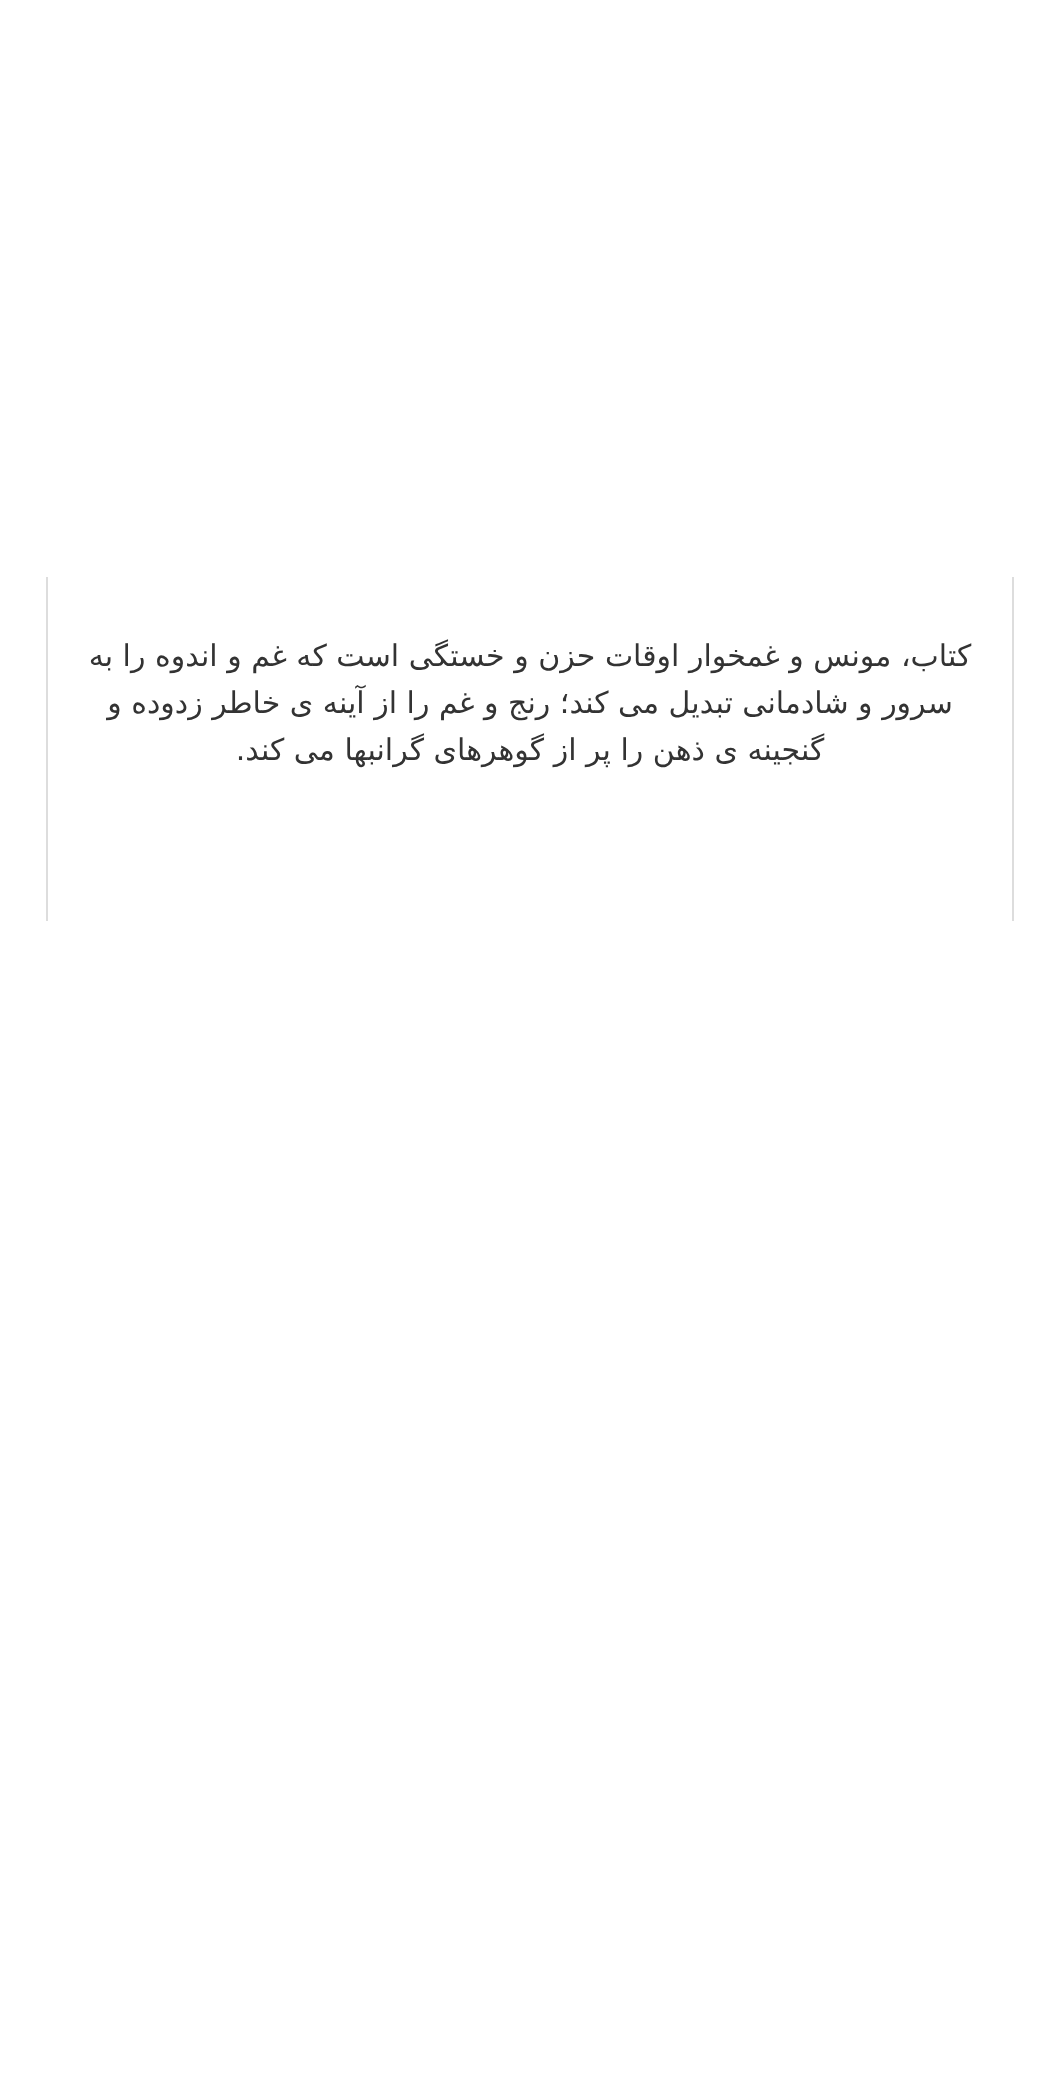کتاب، مونس و غمخوار اوقات حزن و خستگی است که غم و اندوه را به سرور و شادمانی تبدیل می کند؛ رنج و غم را از آینه ی خاطر زدوده و گنجینه ی ذهن را پر از گوهرهای گرانبها می کند.